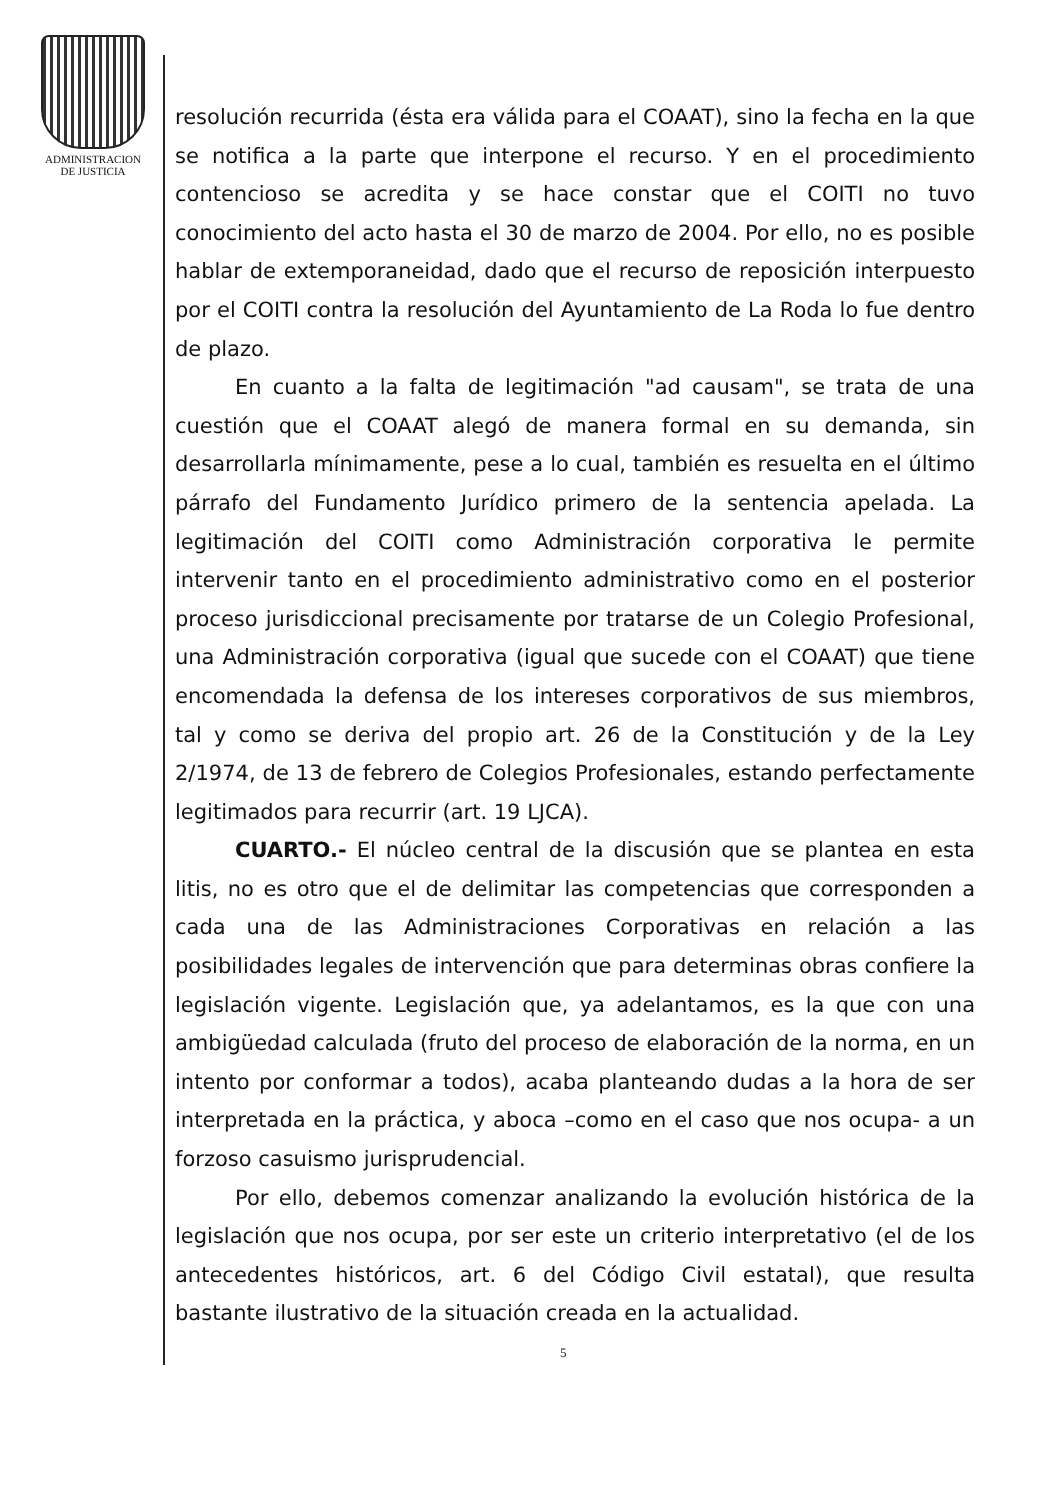ADMINISTRACION
DE JUSTICIA
resolución recurrida (ésta era válida para el COAAT), sino la fecha en la que se notifica a la parte que interpone el recurso. Y en el procedimiento contencioso se acredita y se hace constar que el COITI no tuvo conocimiento del acto hasta el 30 de marzo de 2004. Por ello, no es posible hablar de extemporaneidad, dado que el recurso de reposición interpuesto por el COITI contra la resolución del Ayuntamiento de La Roda lo fue dentro de plazo.
En cuanto a la falta de legitimación "ad causam", se trata de una cuestión que el COAAT alegó de manera formal en su demanda, sin desarrollarla mínimamente, pese a lo cual, también es resuelta en el último párrafo del Fundamento Jurídico primero de la sentencia apelada. La legitimación del COITI como Administración corporativa le permite intervenir tanto en el procedimiento administrativo como en el posterior proceso jurisdiccional precisamente por tratarse de un Colegio Profesional, una Administración corporativa (igual que sucede con el COAAT) que tiene encomendada la defensa de los intereses corporativos de sus miembros, tal y como se deriva del propio art. 26 de la Constitución y de la Ley 2/1974, de 13 de febrero de Colegios Profesionales, estando perfectamente legitimados para recurrir (art. 19 LJCA).
CUARTO.- El núcleo central de la discusión que se plantea en esta litis, no es otro que el de delimitar las competencias que corresponden a cada una de las Administraciones Corporativas en relación a las posibilidades legales de intervención que para determinas obras confiere la legislación vigente. Legislación que, ya adelantamos, es la que con una ambigüedad calculada (fruto del proceso de elaboración de la norma, en un intento por conformar a todos), acaba planteando dudas a la hora de ser interpretada en la práctica, y aboca –como en el caso que nos ocupa- a un forzoso casuismo jurisprudencial.
Por ello, debemos comenzar analizando la evolución histórica de la legislación que nos ocupa, por ser este un criterio interpretativo (el de los antecedentes históricos, art. 6 del Código Civil estatal), que resulta bastante ilustrativo de la situación creada en la actualidad.
5